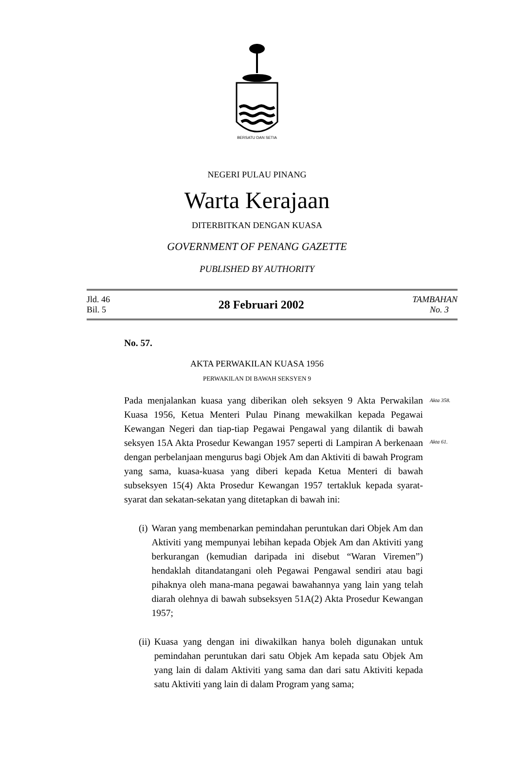BERSATU DAN SETIA
NEGERI PULAU PINANG
Warta Kerajaan
DITERBITKAN DENGAN KUASA
GOVERNMENT OF PENANG GAZETTE
PUBLISHED BY AUTHORITY
Jld. 46
Bil. 5
28 Februari 2002
TAMBAHAN
No. 3
No. 57.
AKTA PERWAKILAN KUASA 1956
PERWAKILAN DI BAWAH SEKSYEN 9
Pada menjalankan kuasa yang diberikan oleh seksyen 9 Akta Perwakilan Kuasa 1956, Ketua Menteri Pulau Pinang mewakilkan kepada Pegawai Kewangan Negeri dan tiap-tiap Pegawai Pengawal yang dilantik di bawah seksyen 15A Akta Prosedur Kewangan 1957 seperti di Lampiran A berkenaan dengan perbelanjaan mengurus bagi Objek Am dan Aktiviti di bawah Program yang sama, kuasa-kuasa yang diberi kepada Ketua Menteri di bawah subseksyen 15(4) Akta Prosedur Kewangan 1957 tertakluk kepada syarat-syarat dan sekatan-sekatan yang ditetapkan di bawah ini:
Akta 358.
Akta 61.
(i) Waran yang membenarkan pemindahan peruntukan dari Objek Am dan Aktiviti yang mempunyai lebihan kepada Objek Am dan Aktiviti yang berkurangan (kemudian daripada ini disebut “Waran Viremen”) hendaklah ditandatangani oleh Pegawai Pengawal sendiri atau bagi pihaknya oleh mana-mana pegawai bawahannya yang lain yang telah diarah olehnya di bawah subseksyen 51A(2) Akta Prosedur Kewangan 1957;
(ii)
Kuasa yang dengan ini diwakilkan hanya boleh digunakan untuk pemindahan peruntukan dari satu Objek Am kepada satu Objek Am yang lain di dalam Aktiviti yang sama dan dari satu Aktiviti kepada satu Aktiviti yang lain di dalam Program yang sama;